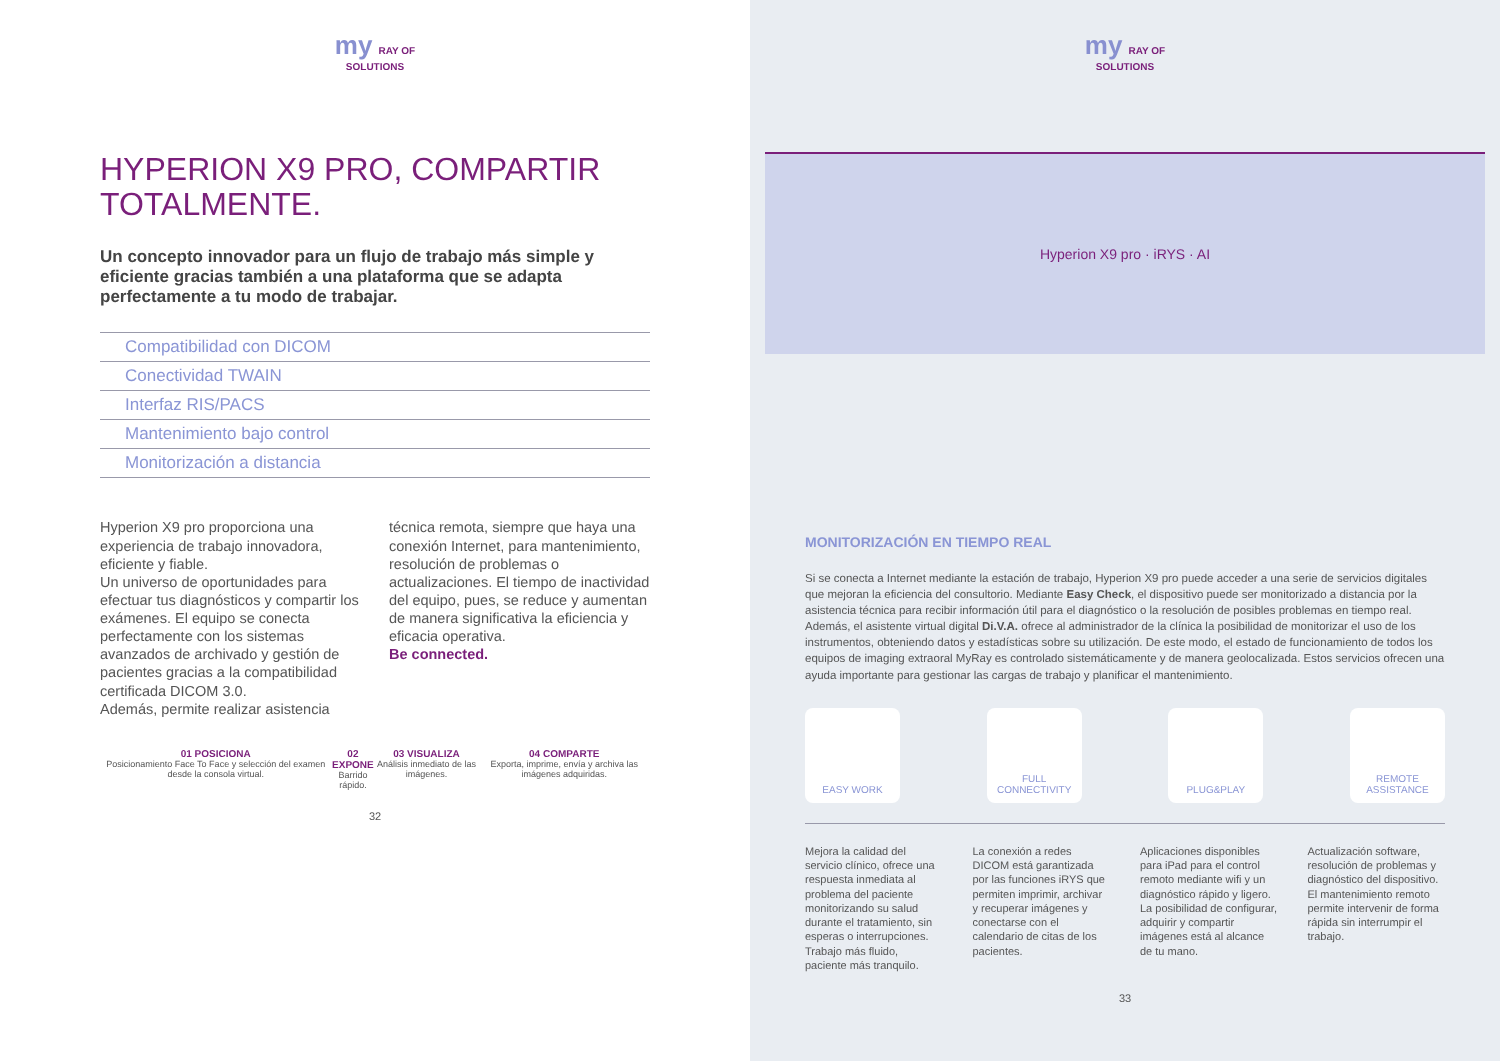my RAY OF
SOLUTIONS
HYPERION X9 PRO, COMPARTIR TOTALMENTE.
Un concepto innovador para un flujo de trabajo más simple y eficiente gracias también a una plataforma que se adapta perfectamente a tu modo de trabajar.
Compatibilidad con DICOM
Conectividad TWAIN
Interfaz RIS/PACS
Mantenimiento bajo control
Monitorización a distancia
Hyperion X9 pro proporciona una experiencia de trabajo innovadora, eficiente y fiable.
Un universo de oportunidades para efectuar tus diagnósticos y compartir los exámenes. El equipo se conecta perfectamente con los sistemas avanzados de archivado y gestión de pacientes gracias a la compatibilidad certificada DICOM 3.0.
Además, permite realizar asistencia
técnica remota, siempre que haya una conexión Internet, para mantenimiento, resolución de problemas o actualizaciones. El tiempo de inactividad del equipo, pues, se reduce y aumentan de manera significativa la eficiencia y eficacia operativa.
Be connected.
01 POSICIONA
Posicionamiento Face To Face y selección del examen desde la consola virtual.
02 EXPONE
Barrido rápido.
03 VISUALIZA
Análisis inmediato de las imágenes.
04 COMPARTE
Exporta, imprime, envía y archiva las imágenes adquiridas.
32
my RAY OF
SOLUTIONS
Hyperion X9 pro · iRYS · AI
MONITORIZACIÓN EN TIEMPO REAL
Si se conecta a Internet mediante la estación de trabajo, Hyperion X9 pro puede acceder a una serie de servicios digitales que mejoran la eficiencia del consultorio. Mediante Easy Check, el dispositivo puede ser monitorizado a distancia por la asistencia técnica para recibir información útil para el diagnóstico o la resolución de posibles problemas en tiempo real. Además, el asistente virtual digital Di.V.A. ofrece al administrador de la clínica la posibilidad de monitorizar el uso de los instrumentos, obteniendo datos y estadísticas sobre su utilización. De este modo, el estado de funcionamiento de todos los equipos de imaging extraoral MyRay es controlado sistemáticamente y de manera geolocalizada. Estos servicios ofrecen una ayuda importante para gestionar las cargas de trabajo y planificar el mantenimiento.
EASY WORK FULL CONNECTIVITY
PLUG&PLAY REMOTE ASSISTANCE
Mejora la calidad del servicio clínico, ofrece una respuesta inmediata al problema del paciente monitorizando su salud durante el tratamiento, sin esperas o interrupciones. Trabajo más fluido, paciente más tranquilo.
La conexión a redes DICOM está garantizada por las funciones iRYS que permiten imprimir, archivar y recuperar imágenes y conectarse con el calendario de citas de los pacientes.
Aplicaciones disponibles para iPad para el control remoto mediante wifi y un diagnóstico rápido y ligero. La posibilidad de configurar, adquirir y compartir imágenes está al alcance de tu mano.
Actualización software, resolución de problemas y diagnóstico del dispositivo. El mantenimiento remoto permite intervenir de forma rápida sin interrumpir el trabajo.
33